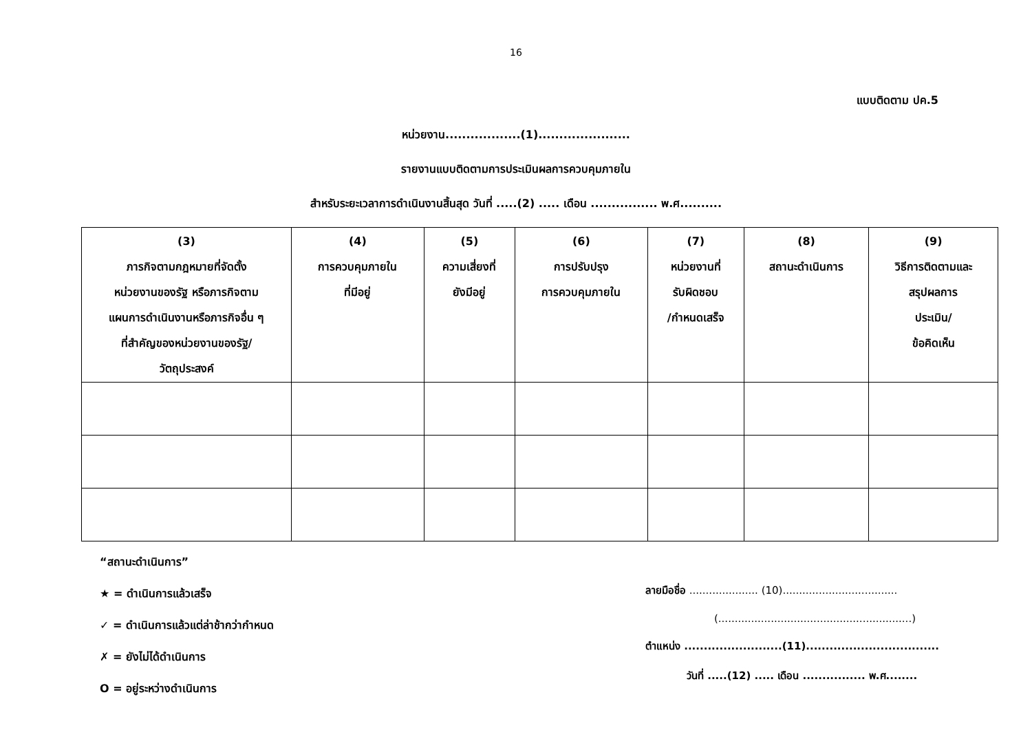16
แบบติดตาม ปค.5
หน่วยงาน..................(1)......................
รายงานแบบติดตามการประเมินผลการควบคุมภายใน
สำหรับระยะเวลาการดำเนินงานสิ้นสุด วันที่ .....(2) ..... เดือน ................ พ.ศ..........
| (3) ภารกิจตามกฎหมายที่จัดตั้ง หน่วยงานของรัฐ หรือภารกิจตาม แผนการดำเนินงานหรือภารกิจอื่น ๆ ที่สำคัญของหน่วยงานของรัฐ/ วัตถุประสงค์ | (4) การควบคุมภายใน ที่มีอยู่ | (5) ความเสี่ยงที่ ยังมีอยู่ | (6) การปรับปรุง การควบคุมภายใน | (7) หน่วยงานที่ รับผิดชอบ /กำหนดเสร็จ | (8) สถานะดำเนินการ | (9) วิธีการติดตามและ สรุปผลการ ประเมิน/ ข้อคิดเห็น |
| --- | --- | --- | --- | --- | --- | --- |
“สถานะดำเนินการ”
★ = ดำเนินการแล้วเสร็จ
✓ = ดำเนินการแล้วแต่ล่าช้ากว่ากำหนด
✗ = ยังไม่ได้ดำเนินการ
O = อยู่ระหว่างดำเนินการ
ลายมือชื่อ ..................... (10)...................................
(...........................................................)
ตำแหน่ง .........................(11)..................................
วันที่ .....(12) ..... เดือน ................ พ.ศ........